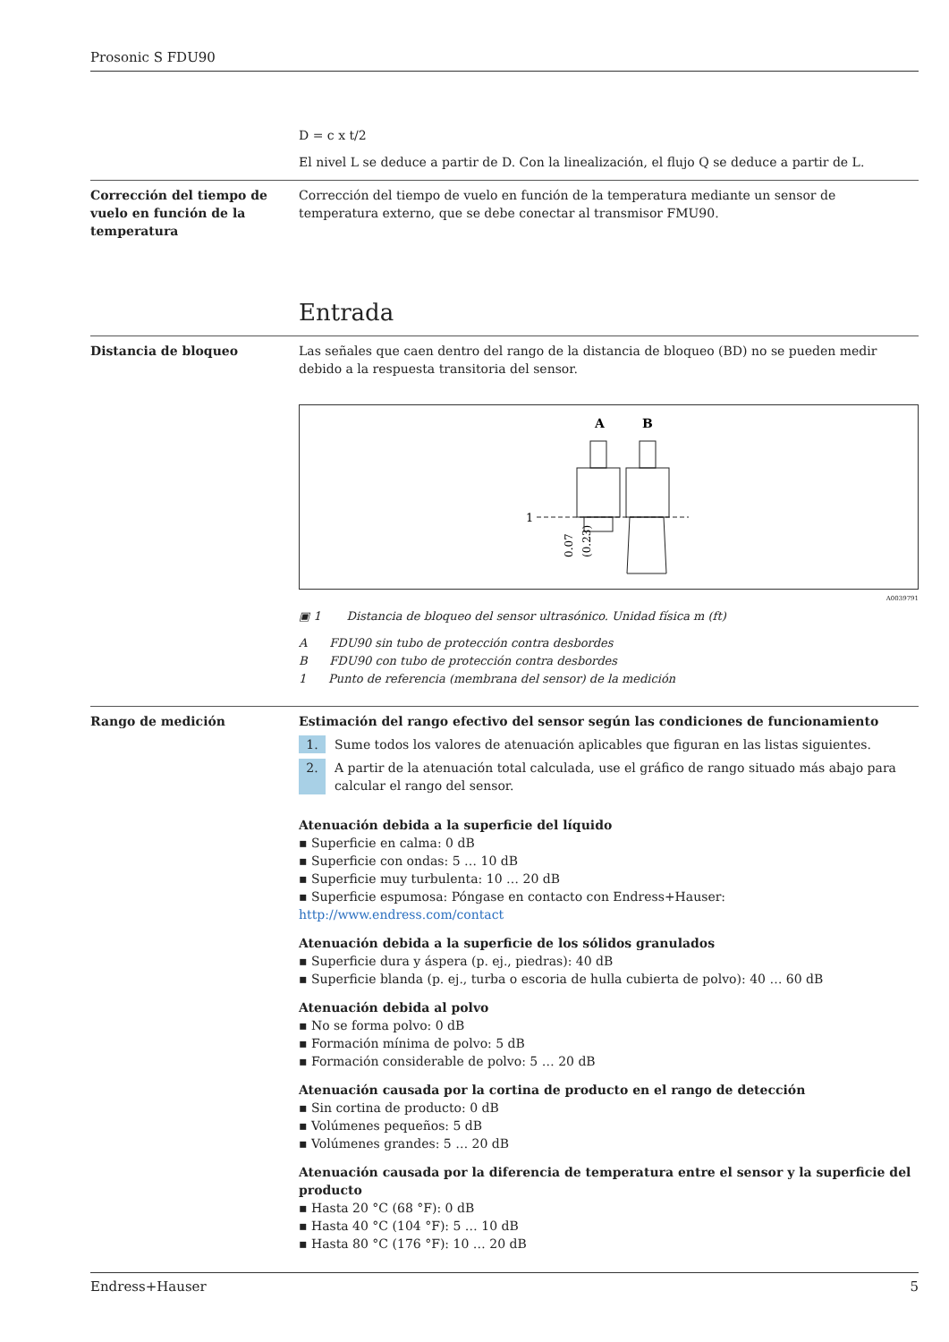Prosonic S FDU90
D = c x t/2
El nivel L se deduce a partir de D. Con la linealización, el flujo Q se deduce a partir de L.
Corrección del tiempo de vuelo en función de la temperatura
Corrección del tiempo de vuelo en función de la temperatura mediante un sensor de temperatura externo, que se debe conectar al transmisor FMU90.
Entrada
Distancia de bloqueo Las señales que caen dentro del rango de la distancia de bloqueo (BD) no se pueden medir debido a la respuesta transitoria del sensor.
A
B
1
0.07
(0.23)
A0039791
▣ 1 Distancia de bloqueo del sensor ultrasónico. Unidad física m (ft)
A FDU90 sin tubo de protección contra desbordes
B FDU90 con tubo de protección contra desbordes
1 Punto de referencia (membrana del sensor) de la medición
Rango de medición Estimación del rango efectivo del sensor según las condiciones de funcionamiento
1. Sume todos los valores de atenuación aplicables que figuran en las listas siguientes.
2. A partir de la atenuación total calculada, use el gráfico de rango situado más abajo para calcular el rango del sensor.
Atenuación debida a la superficie del líquido
▪ Superficie en calma: 0 dB
▪ Superficie con ondas: 5 … 10 dB
▪ Superficie muy turbulenta: 10 … 20 dB
▪ Superficie espumosa: Póngase en contacto con Endress+Hauser: http://www.endress.com/contact
Atenuación debida a la superficie de los sólidos granulados
▪ Superficie dura y áspera (p. ej., piedras): 40 dB
▪ Superficie blanda (p. ej., turba o escoria de hulla cubierta de polvo): 40 … 60 dB
Atenuación debida al polvo
▪ No se forma polvo: 0 dB
▪ Formación mínima de polvo: 5 dB
▪ Formación considerable de polvo: 5 … 20 dB
Atenuación causada por la cortina de producto en el rango de detección
▪ Sin cortina de producto: 0 dB
▪ Volúmenes pequeños: 5 dB
▪ Volúmenes grandes: 5 … 20 dB
Atenuación causada por la diferencia de temperatura entre el sensor y la superficie del producto
▪ Hasta 20 °C (68 °F): 0 dB
▪ Hasta 40 °C (104 °F): 5 … 10 dB
▪ Hasta 80 °C (176 °F): 10 … 20 dB
Endress+Hauser 5